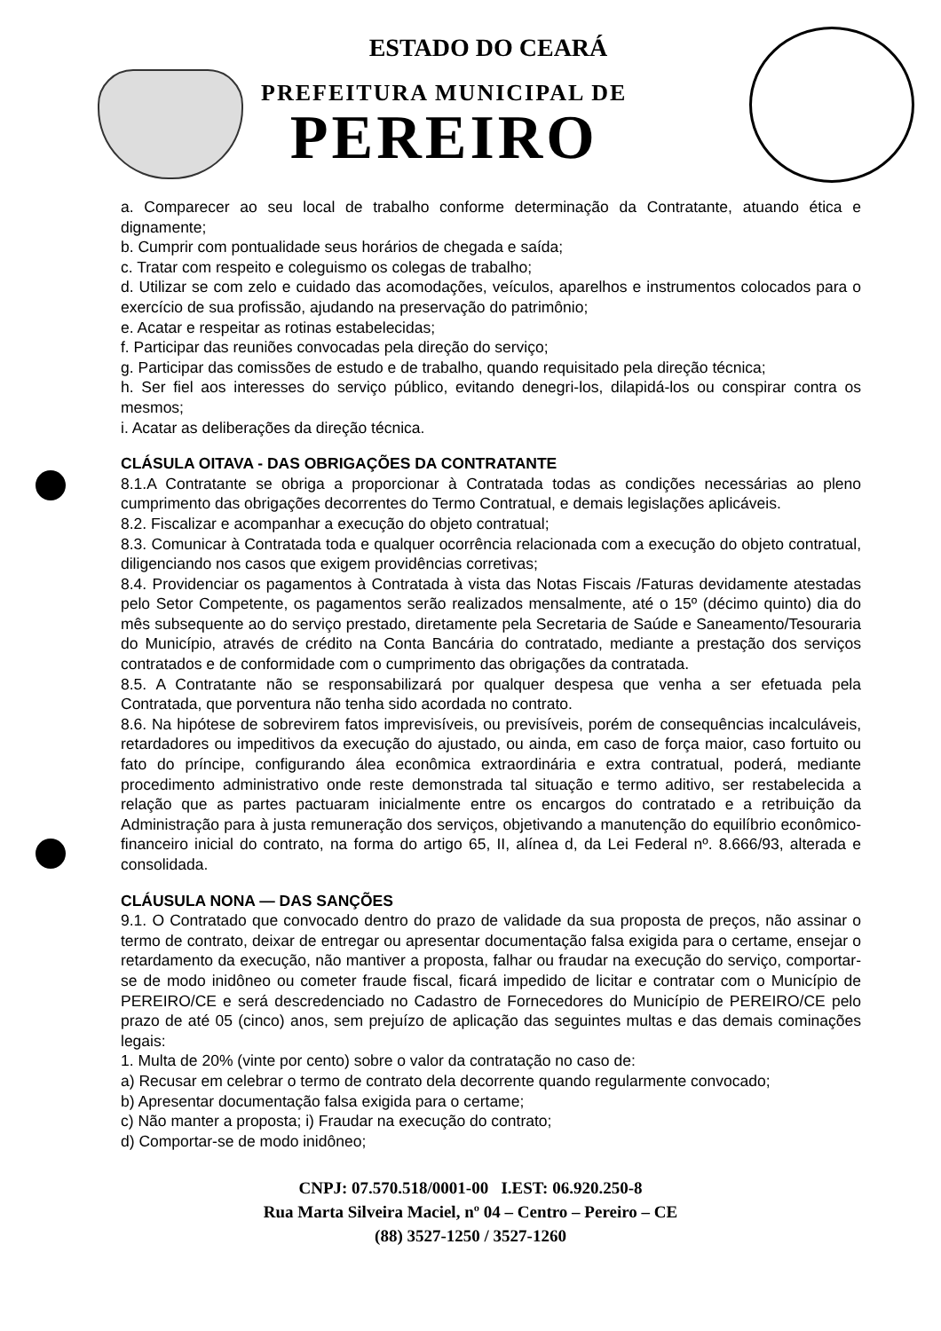ESTADO DO CEARÁ
PREFEITURA MUNICIPAL DE
PEREIRO
a. Comparecer ao seu local de trabalho conforme determinação da Contratante, atuando ética e dignamente;
b. Cumprir com pontualidade seus horários de chegada e saída;
c. Tratar com respeito e coleguismo os colegas de trabalho;
d. Utilizar se com zelo e cuidado das acomodações, veículos, aparelhos e instrumentos colocados para o exercício de sua profissão, ajudando na preservação do patrimônio;
e. Acatar e respeitar as rotinas estabelecidas;
f. Participar das reuniões convocadas pela direção do serviço;
g. Participar das comissões de estudo e de trabalho, quando requisitado pela direção técnica;
h. Ser fiel aos interesses do serviço público, evitando denegri-los, dilapidá-los ou conspirar contra os mesmos;
i. Acatar as deliberações da direção técnica.
CLÁSULA OITAVA - DAS OBRIGAÇÕES DA CONTRATANTE
8.1.A Contratante se obriga a proporcionar à Contratada todas as condições necessárias ao pleno cumprimento das obrigações decorrentes do Termo Contratual, e demais legislações aplicáveis.
8.2. Fiscalizar e acompanhar a execução do objeto contratual;
8.3. Comunicar à Contratada toda e qualquer ocorrência relacionada com a execução do objeto contratual, diligenciando nos casos que exigem providências corretivas;
8.4. Providenciar os pagamentos à Contratada à vista das Notas Fiscais /Faturas devidamente atestadas pelo Setor Competente, os pagamentos serão realizados mensalmente, até o 15º (décimo quinto) dia do mês subsequente ao do serviço prestado, diretamente pela Secretaria de Saúde e Saneamento/Tesouraria do Município, através de crédito na Conta Bancária do contratado, mediante a prestação dos serviços contratados e de conformidade com o cumprimento das obrigações da contratada.
8.5. A Contratante não se responsabilizará por qualquer despesa que venha a ser efetuada pela Contratada, que porventura não tenha sido acordada no contrato.
8.6. Na hipótese de sobrevirem fatos imprevisíveis, ou previsíveis, porém de consequências incalculáveis, retardadores ou impeditivos da execução do ajustado, ou ainda, em caso de força maior, caso fortuito ou fato do príncipe, configurando álea econômica extraordinária e extra contratual, poderá, mediante procedimento administrativo onde reste demonstrada tal situação e termo aditivo, ser restabelecida a relação que as partes pactuaram inicialmente entre os encargos do contratado e a retribuição da Administração para à justa remuneração dos serviços, objetivando a manutenção do equilíbrio econômico-financeiro inicial do contrato, na forma do artigo 65, II, alínea d, da Lei Federal nº. 8.666/93, alterada e consolidada.
CLÁUSULA NONA — DAS SANÇÕES
9.1. O Contratado que convocado dentro do prazo de validade da sua proposta de preços, não assinar o termo de contrato, deixar de entregar ou apresentar documentação falsa exigida para o certame, ensejar o retardamento da execução, não mantiver a proposta, falhar ou fraudar na execução do serviço, comportar-se de modo inidôneo ou cometer fraude fiscal, ficará impedido de licitar e contratar com o Município de PEREIRO/CE e será descredenciado no Cadastro de Fornecedores do Município de PEREIRO/CE pelo prazo de até 05 (cinco) anos, sem prejuízo de aplicação das seguintes multas e das demais cominações legais:
1. Multa de 20% (vinte por cento) sobre o valor da contratação no caso de:
a) Recusar em celebrar o termo de contrato dela decorrente quando regularmente convocado;
b) Apresentar documentação falsa exigida para o certame;
c) Não manter a proposta; i) Fraudar na execução do contrato;
d) Comportar-se de modo inidôneo;
CNPJ: 07.570.518/0001-00 I.EST: 06.920.250-8
Rua Marta Silveira Maciel, nº 04 – Centro – Pereiro – CE
(88) 3527-1250 / 3527-1260